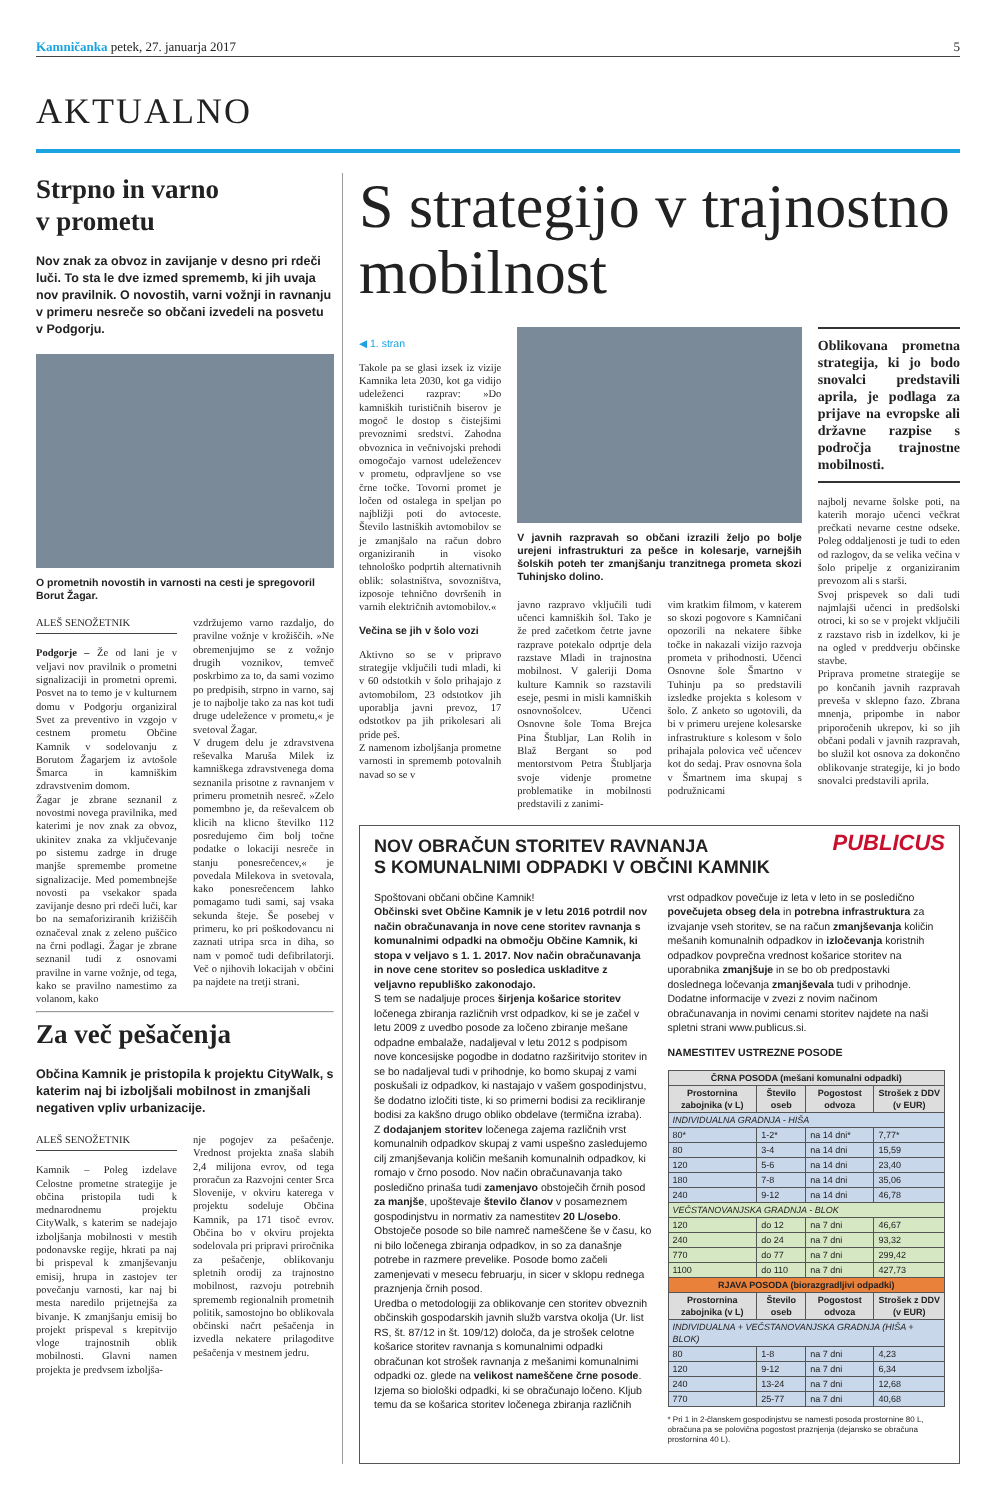Kamničanka petek, 27. januarja 2017 5
AKTUALNO
Strpno in varno
v prometu
Nov znak za obvoz in zavijanje v desno pri rdeči luči. To sta le dve izmed sprememb, ki jih uvaja nov pravilnik. O novostih, varni vožnji in ravnanju v primeru nesreče so občani izvedeli na posvetu v Podgorju.
O prometnih novostih in varnosti na cesti je spregovoril Borut Žagar.
ALEŠ SENOŽETNIK
Podgorje – Že od lani je v veljavi nov pravilnik o prometni signalizaciji in prometni opremi. Posvet na to temo je v kulturnem domu v Podgorju organiziral Svet za preventivo in vzgojo v cestnem prometu Občine Kamnik v sodelovanju z Borutom Žagarjem iz avtošole Šmarca in kamniškim zdravstvenim domom.
Žagar je zbrane seznanil z novostmi novega pravilnika, med katerimi je nov znak za obvoz, ukinitev znaka za vključevanje po sistemu zadrge in druge manjše spremembe prometne signalizacije. Med pomembnejše novosti pa vsekakor spada zavijanje desno pri rdeči luči, kar bo na semaforiziranih križiščih označeval znak z zeleno puščico na črni podlagi. Žagar je zbrane seznanil tudi z osnovami pravilne in varne vožnje, od tega, kako se pravilno namestimo za volanom, kako
vzdržujemo varno razdaljo, do pravilne vožnje v krožiščih. »Ne obremenjujmo se z vožnjo drugih voznikov, temveč poskrbimo za to, da sami vozimo po predpisih, strpno in varno, saj je to najbolje tako za nas kot tudi druge udeležence v prometu,« je svetoval Žagar.
V drugem delu je zdravstvena reševalka Maruša Milek iz kamniškega zdravstvenega doma seznanila prisotne z ravnanjem v primeru prometnih nesreč. »Zelo pomembno je, da reševalcem ob klicih na klicno številko 112 posredujemo čim bolj točne podatke o lokaciji nesreče in stanju ponesrečencev,« je povedala Milekova in svetovala, kako ponesrečencem lahko pomagamo tudi sami, saj vsaka sekunda šteje. Še posebej v primeru, ko pri poškodovancu ni zaznati utripa srca in diha, so nam v pomoč tudi defibrilatorji. Več o njihovih lokacijah v občini pa najdete na tretji strani.
Za več pešačenja
Občina Kamnik je pristopila k projektu CityWalk, s katerim naj bi izboljšali mobilnost in zmanjšali negativen vpliv urbanizacije.
ALEŠ SENOŽETNIK
Kamnik – Poleg izdelave Celostne prometne strategije je občina pristopila tudi k mednarodnemu projektu CityWalk, s katerim se nadejajo izboljšanja mobilnosti v mestih podonavske regije, hkrati pa naj bi prispeval k zmanjševanju emisij, hrupa in zastojev ter povečanju varnosti, kar naj bi mesta naredilo prijetnejša za bivanje. K zmanjšanju emisij bo projekt prispeval s krepitvijo vloge trajnostnih oblik mobilnosti. Glavni namen projekta je predvsem izboljša-
nje pogojev za pešačenje. Vrednost projekta znaša slabih 2,4 milijona evrov, od tega proračun za Razvojni center Srca Slovenije, v okviru katerega v projektu sodeluje Občina Kamnik, pa 171 tisoč evrov. Občina bo v okviru projekta sodelovala pri pripravi priročnika za pešačenje, oblikovanju spletnih orodij za trajnostno mobilnost, razvoju potrebnih sprememb regionalnih prometnih politik, samostojno bo oblikovala občinski načrt pešačenja in izvedla nekatere prilagoditve pešačenja v mestnem jedru.
S strategijo v trajnostno mobilnost
◀ 1. stran
Takole pa se glasi izsek iz vizije Kamnika leta 2030, kot ga vidijo udeleženci razprav: »Do kamniških turističnih biserov je mogoč le dostop s čistejšimi prevoznimi sredstvi. Zahodna obvoznica in večnivojski prehodi omogočajo varnost udeležencev v prometu, odpravljene so vse črne točke. Tovorni promet je ločen od ostalega in speljan po najbližji poti do avtoceste. Število lastniških avtomobilov se je zmanjšalo na račun dobro organiziranih in visoko tehnološko podprtih alternativnih oblik: solastništva, sovozništva, izposoje tehnično dovršenih in varnih električnih avtomobilov.«
Večina se jih v šolo vozi
Aktivno so se v pripravo strategije vključili tudi mladi, ki v 60 odstotkih v šolo prihajajo z avtomobilom, 23 odstotkov jih uporablja javni prevoz, 17 odstotkov pa jih prikolesari ali pride peš.
Z namenom izboljšanja prometne varnosti in sprememb potovalnih navad so se v
V javnih razpravah so občani izrazili željo po bolje urejeni infrastrukturi za pešce in kolesarje, varnejših šolskih poteh ter zmanjšanju tranzitnega prometa skozi Tuhinjsko dolino.
javno razpravo vključili tudi učenci kamniških šol. Tako je že pred začetkom četrte javne razprave potekalo odprtje dela razstave Mladi in trajnostna mobilnost. V galeriji Doma kulture Kamnik so razstavili eseje, pesmi in misli kamniških osnovnošolcev. Učenci Osnovne šole Toma Brejca Pina Štubljar, Lan Rolih in Blaž Bergant so pod mentorstvom Petra Štubljarja svoje videnje prometne problematike in mobilnosti predstavili z zanimi-
vim kratkim filmom, v katerem so skozi pogovore s Kamničani opozorili na nekatere šibke točke in nakazali vizijo razvoja prometa v prihodnosti. Učenci Osnovne šole Šmartno v Tuhinju pa so predstavili izsledke projekta s kolesom v šolo. Z anketo so ugotovili, da bi v primeru urejene kolesarske infrastrukture s kolesom v šolo prihajala polovica več učencev kot do sedaj. Prav osnovna šola v Šmartnem ima skupaj s podružnicami
Oblikovana prometna strategija, ki jo bodo snovalci predstavili aprila, je podlaga za prijave na evropske ali državne razpise s področja trajnostne mobilnosti.
najbolj nevarne šolske poti, na katerih morajo učenci večkrat prečkati nevarne cestne odseke. Poleg oddaljenosti je tudi to eden od razlogov, da se velika večina v šolo pripelje z organiziranim prevozom ali s starši.
Svoj prispevek so dali tudi najmlajši učenci in predšolski otroci, ki so se v projekt vključili z razstavo risb in izdelkov, ki je na ogled v preddverju občinske stavbe.
Priprava prometne strategije se po končanih javnih razpravah preveša v sklepno fazo. Zbrana mnenja, pripombe in nabor priporočenih ukrepov, ki so jih občani podali v javnih razpravah, bo služil kot osnova za dokončno oblikovanje strategije, ki jo bodo snovalci predstavili aprila.
NOV OBRAČUN STORITEV RAVNANJA
S KOMUNALNIMI ODPADKI V OBČINI KAMNIK
PUBLICUS
Spoštovani občani občine Kamnik!
Občinski svet Občine Kamnik je v letu 2016 potrdil nov način obračunavanja in nove cene storitev ravnanja s komunalnimi odpadki na območju Občine Kamnik, ki stopa v veljavo s 1. 1. 2017. Nov način obračunavanja in nove cene storitev so posledica uskladitve z veljavno republiško zakonodajo.
S tem se nadaljuje proces širjenja košarice storitev ločenega zbiranja različnih vrst odpadkov, ki se je začel v letu 2009 z uvedbo posode za ločeno zbiranje mešane odpadne embalaže, nadaljeval v letu 2012 s podpisom nove koncesijske pogodbe in dodatno razširitvijo storitev in se bo nadaljeval tudi v prihodnje, ko bomo skupaj z vami poskušali iz odpadkov, ki nastajajo v vašem gospodinjstvu, še dodatno izločiti tiste, ki so primerni bodisi za recikliranje bodisi za kakšno drugo obliko obdelave (termična izraba).
Z dodajanjem storitev ločenega zajema različnih vrst komunalnih odpadkov skupaj z vami uspešno zasledujemo cilj zmanjševanja količin mešanih komunalnih odpadkov, ki romajo v črno posodo. Nov način obračunavanja tako posledično prinaša tudi zamenjavo obstoječih črnih posod za manjše, upoštevaje število članov v posameznem gospodinjstvu in normativ za namestitev 20 L/osebo. Obstoječe posode so bile namreč nameščene še v času, ko ni bilo ločenega zbiranja odpadkov, in so za današnje potrebe in razmere prevelike. Posode bomo začeli zamenjevati v mesecu februarju, in sicer v sklopu rednega praznjenja črnih posod.
Uredba o metodologiji za oblikovanje cen storitev obveznih občinskih gospodarskih javnih služb varstva okolja (Ur. list RS, št. 87/12 in št. 109/12) določa, da je strošek celotne košarice storitev ravnanja s komunalnimi odpadki obračunan kot strošek ravnanja z mešanimi komunalnimi odpadki oz. glede na velikost nameščene črne posode. Izjema so biološki odpadki, ki se obračunajo ločeno. Kljub temu da se košarica storitev ločenega zbiranja različnih
vrst odpadkov povečuje iz leta v leto in se posledično povečujeta obseg dela in potrebna infrastruktura za izvajanje vseh storitev, se na račun zmanjševanja količin mešanih komunalnih odpadkov in izločevanja koristnih odpadkov povprečna vrednost košarice storitev na uporabnika zmanjšuje in se bo ob predpostavki doslednega ločevanja zmanjševala tudi v prihodnje.
Dodatne informacije v zvezi z novim načinom obračunavanja in novimi cenami storitev najdete na naši spletni strani www.publicus.si.
NAMESTITEV USTREZNE POSODE
| ČRNA POSODA (mešani komunalni odpadki) | | | |
| --- | --- | --- | --- |
| Prostornina zabojnika (v L) | Število oseb | Pogostost odvoza | Strošek z DDV (v EUR) |
| INDIVIDUALNA GRADNJA - HIŠA | | | |
| 80* | 1-2* | na 14 dni* | 7,77* |
| 80 | 3-4 | na 14 dni | 15,59 |
| 120 | 5-6 | na 14 dni | 23,40 |
| 180 | 7-8 | na 14 dni | 35,06 |
| 240 | 9-12 | na 14 dni | 46,78 |
| VEČSTANOVANJSKA GRADNJA - BLOK | | | |
| 120 | do 12 | na 7 dni | 46,67 |
| 240 | do 24 | na 7 dni | 93,32 |
| 770 | do 77 | na 7 dni | 299,42 |
| 1100 | do 110 | na 7 dni | 427,73 |
| RJAVA POSODA (biorazgradljivi odpadki) | | | |
| Prostornina zabojnika (v L) | Število oseb | Pogostost odvoza | Strošek z DDV (v EUR) |
| INDIVIDUALNA + VEČSTANOVANJSKA GRADNJA (HIŠA + BLOK) | | | |
| 80 | 1-8 | na 7 dni | 4,23 |
| 120 | 9-12 | na 7 dni | 6,34 |
| 240 | 13-24 | na 7 dni | 12,68 |
| 770 | 25-77 | na 7 dni | 40,68 |
* Pri 1 in 2-članskem gospodinjstvu se namesti posoda prostornine 80 L, obračuna pa se polovična pogostost praznjenja (dejansko se obračuna prostornina 40 L).